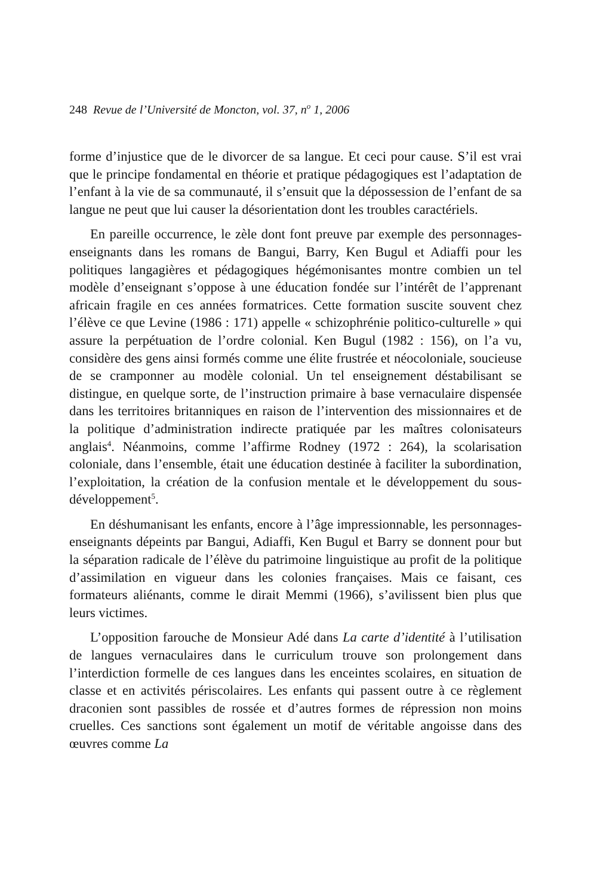248 Revue de l’Université de Moncton, vol. 37, n<sup>o</sup> 1, 2006
forme d’injustice que de le divorcer de sa langue. Et ceci pour cause. S’il est vrai que le principe fondamental en théorie et pratique pédagogiques est l’adaptation de l’enfant à la vie de sa communauté, il s’ensuit que la dépossession de l’enfant de sa langue ne peut que lui causer la désorientation dont les troubles caractériels.
En pareille occurrence, le zèle dont font preuve par exemple des personnages-enseignants dans les romans de Bangui, Barry, Ken Bugul et Adiaffi pour les politiques langagières et pédagogiques hégémonisantes montre combien un tel modèle d’enseignant s’oppose à une éducation fondée sur l’intérêt de l’apprenant africain fragile en ces années formatrices. Cette formation suscite souvent chez l’élève ce que Levine (1986 : 171) appelle « schizophrénie politico-culturelle » qui assure la perpétuation de l’ordre colonial. Ken Bugul (1982 : 156), on l’a vu, considère des gens ainsi formés comme une élite frustrée et néocoloniale, soucieuse de se cramponner au modèle colonial. Un tel enseignement déstabilisant se distingue, en quelque sorte, de l’instruction primaire à base vernaculaire dispensée dans les territoires britanniques en raison de l’intervention des missionnaires et de la politique d’administration indirecte pratiquée par les maîtres colonisateurs anglais<sup>4</sup>. Néanmoins, comme l’affirme Rodney (1972 : 264), la scolarisation coloniale, dans l’ensemble, était une éducation destinée à faciliter la subordination, l’exploitation, la création de la confusion mentale et le développement du sous-développement<sup>5</sup>.
En déshumanisant les enfants, encore à l’âge impressionnable, les personnages-enseignants dépeints par Bangui, Adiaffi, Ken Bugul et Barry se donnent pour but la séparation radicale de l’élève du patrimoine linguistique au profit de la politique d’assimilation en vigueur dans les colonies françaises. Mais ce faisant, ces formateurs aliénants, comme le dirait Memmi (1966), s’avilissent bien plus que leurs victimes.
L’opposition farouche de Monsieur Adé dans La carte d’identité à l’utilisation de langues vernaculaires dans le curriculum trouve son prolongement dans l’interdiction formelle de ces langues dans les enceintes scolaires, en situation de classe et en activités périscolaires. Les enfants qui passent outre à ce règlement draconien sont passibles de rossée et d’autres formes de répression non moins cruelles. Ces sanctions sont également un motif de véritable angoisse dans des œuvres comme La